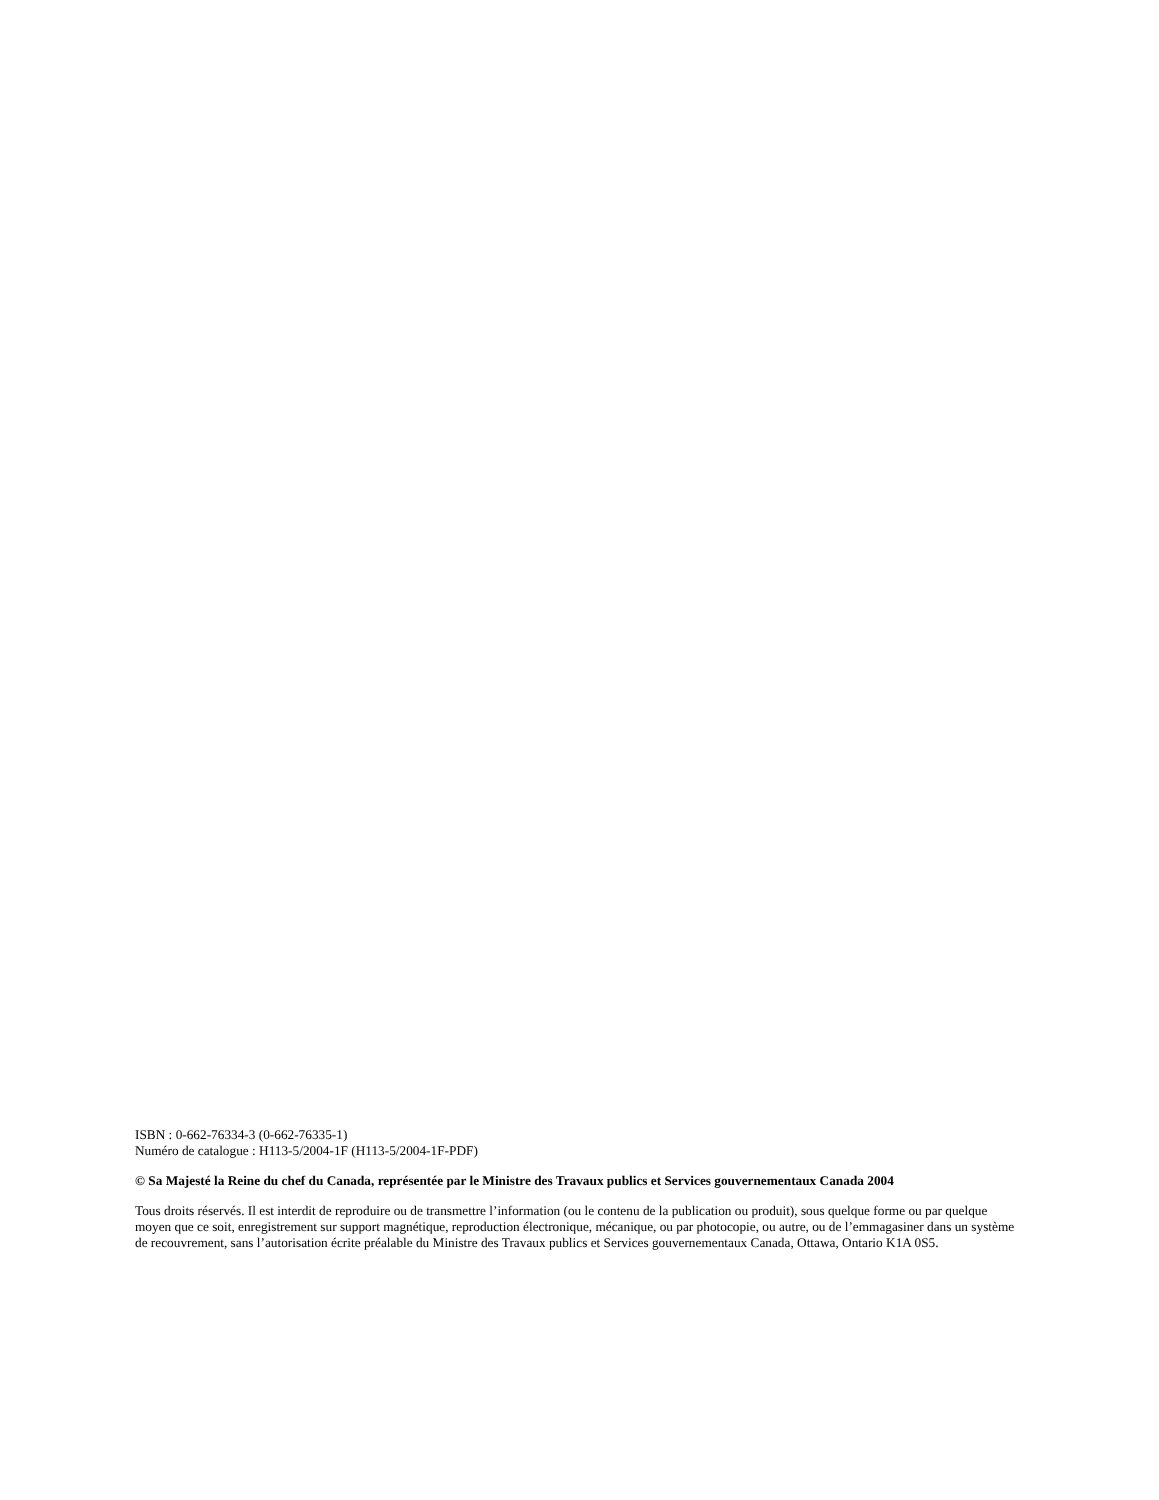ISBN : 0-662-76334-3 (0-662-76335-1)
Numéro de catalogue : H113-5/2004-1F (H113-5/2004-1F-PDF)
© Sa Majesté la Reine du chef du Canada, représentée par le Ministre des Travaux publics et Services gouvernementaux Canada 2004
Tous droits réservés. Il est interdit de reproduire ou de transmettre l’information (ou le contenu de la publication ou produit), sous quelque forme ou par quelque moyen que ce soit, enregistrement sur support magnétique, reproduction électronique, mécanique, ou par photocopie, ou autre, ou de l’emmagasiner dans un système de recouvrement, sans l’autorisation écrite préalable du Ministre des Travaux publics et Services gouvernementaux Canada, Ottawa, Ontario K1A 0S5.